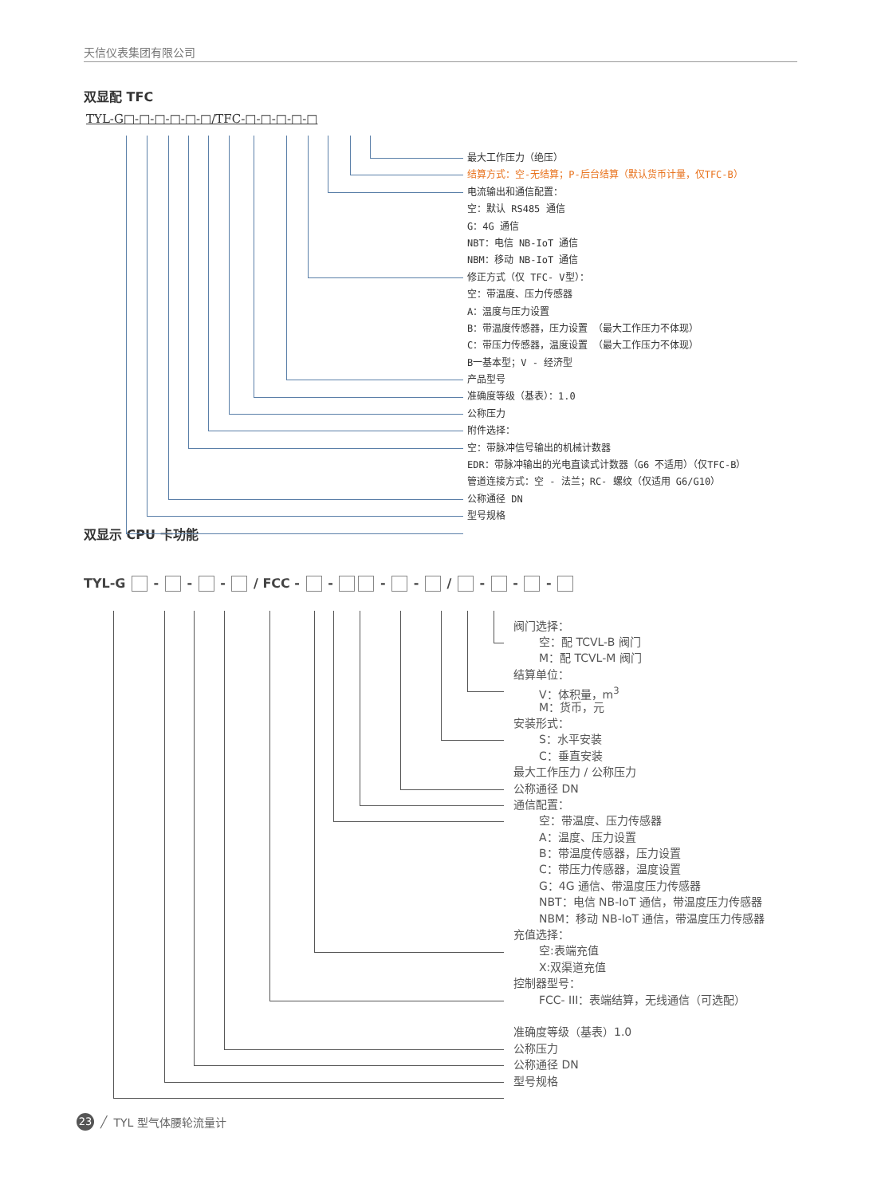天信仪表集团有限公司
双显配 TFC
TYL-G□-□-□-□-□-□/TFC-□-□-□-□-□
最大工作压力（绝压）
结算方式：空-无结算；P-后台结算（默认货币计量，仅TFC-B）
电流输出和通信配置：
空：默认 RS485 通信
G：4G 通信
NBT：电信 NB-IoT 通信
NBM：移动 NB-IoT 通信
修正方式（仅 TFC- V型）：
空：带温度、压力传感器
A：温度与压力设置
B：带温度传感器，压力设置 （最大工作压力不体现）
C：带压力传感器，温度设置 （最大工作压力不体现）
B一基本型；V - 经济型
产品型号
准确度等级（基表）：1.0
公称压力
附件选择：
空：带脉冲信号输出的机械计数器
EDR：带脉冲输出的光电直读式计数器（G6 不适用）（仅TFC-B）
管道连接方式：空 - 法兰；RC- 螺纹（仅适用 G6/G10）
公称通径 DN
型号规格
双显示 CPU 卡功能
TYL-G - - - / FCC - - - - / - - -
阀门选择：
空：配 TCVL-B 阀门
M：配 TCVL-M 阀门
结算单位：
V：体积量，m<sup>3</sup>
M：货币，元
安装形式：
S：水平安装
C：垂直安装
最大工作压力 / 公称压力
公称通径 DN
通信配置：
空：带温度、压力传感器
A：温度、压力设置
B：带温度传感器，压力设置
C：带压力传感器，温度设置
G：4G 通信、带温度压力传感器
NBT：电信 NB-IoT 通信，带温度压力传感器
NBM：移动 NB-IoT 通信，带温度压力传感器
充值选择：
空:表端充值
X:双渠道充值
控制器型号：
FCC- III：表端结算，无线通信（可选配）
准确度等级（基表）1.0
公称压力
公称通径 DN
型号规格
23 ╱ TYL 型气体腰轮流量计